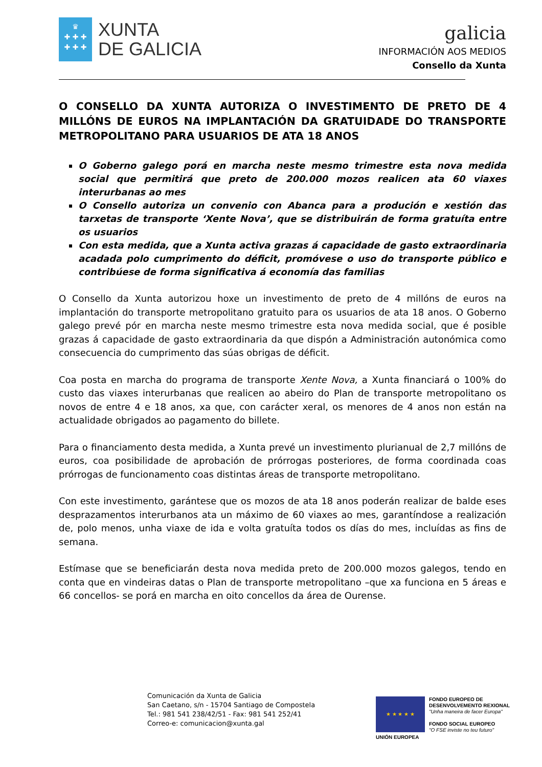♛
✚ ✚ ✚
✚ ✚ ✚
XUNTA
DE GALICIA
galicia
INFORMACIÓN AOS MEDIOS
Consello da Xunta
O CONSELLO DA XUNTA AUTORIZA O INVESTIMENTO DE PRETO DE 4 MILLÓNS DE EUROS NA IMPLANTACIÓN DA GRATUIDADE DO TRANSPORTE METROPOLITANO PARA USUARIOS DE ATA 18 ANOS
O Goberno galego porá en marcha neste mesmo trimestre esta nova medida social que permitirá que preto de 200.000 mozos realicen ata 60 viaxes interurbanas ao mes
O Consello autoriza un convenio con Abanca para a produción e xestión das tarxetas de transporte ‘Xente Nova’, que se distribuirán de forma gratuíta entre os usuarios
Con esta medida, que a Xunta activa grazas á capacidade de gasto extraordinaria acadada polo cumprimento do déficit, promóvese o uso do transporte público e contribúese de forma significativa á economía das familias
O Consello da Xunta autorizou hoxe un investimento de preto de 4 millóns de euros na implantación do transporte metropolitano gratuito para os usuarios de ata 18 anos. O Goberno galego prevé pór en marcha neste mesmo trimestre esta nova medida social, que é posible grazas á capacidade de gasto extraordinaria da que dispón a Administración autonómica como consecuencia do cumprimento das súas obrigas de déficit.
Coa posta en marcha do programa de transporte Xente Nova, a Xunta financiará o 100% do custo das viaxes interurbanas que realicen ao abeiro do Plan de transporte metropolitano os novos de entre 4 e 18 anos, xa que, con carácter xeral, os menores de 4 anos non están na actualidade obrigados ao pagamento do billete.
Para o financiamento desta medida, a Xunta prevé un investimento plurianual de 2,7 millóns de euros, coa posibilidade de aprobación de prórrogas posteriores, de forma coordinada coas prórrogas de funcionamento coas distintas áreas de transporte metropolitano.
Con este investimento, garántese que os mozos de ata 18 anos poderán realizar de balde eses desprazamentos interurbanos ata un máximo de 60 viaxes ao mes, garantíndose a realización de, polo menos, unha viaxe de ida e volta gratuíta todos os días do mes, incluídas as fins de semana.
Estímase que se beneficiarán desta nova medida preto de 200.000 mozos galegos, tendo en conta que en vindeiras datas o Plan de transporte metropolitano –que xa funciona en 5 áreas e 66 concellos- se porá en marcha en oito concellos da área de Ourense.
Comunicación da Xunta de Galicia
San Caetano, s/n - 15704 Santiago de Compostela
Tel.: 981 541 238/42/51 - Fax: 981 541 252/41
Correo-e: comunicacion@xunta.gal
★ ★ ★ ★ ★
UNIÓN EUROPEA
FONDO EUROPEO DE
DESENVOLVEMENTO REXIONAL
"Unha maneira de facer Europa"
FONDO SOCIAL EUROPEO
"O FSE inviste no teu futuro"